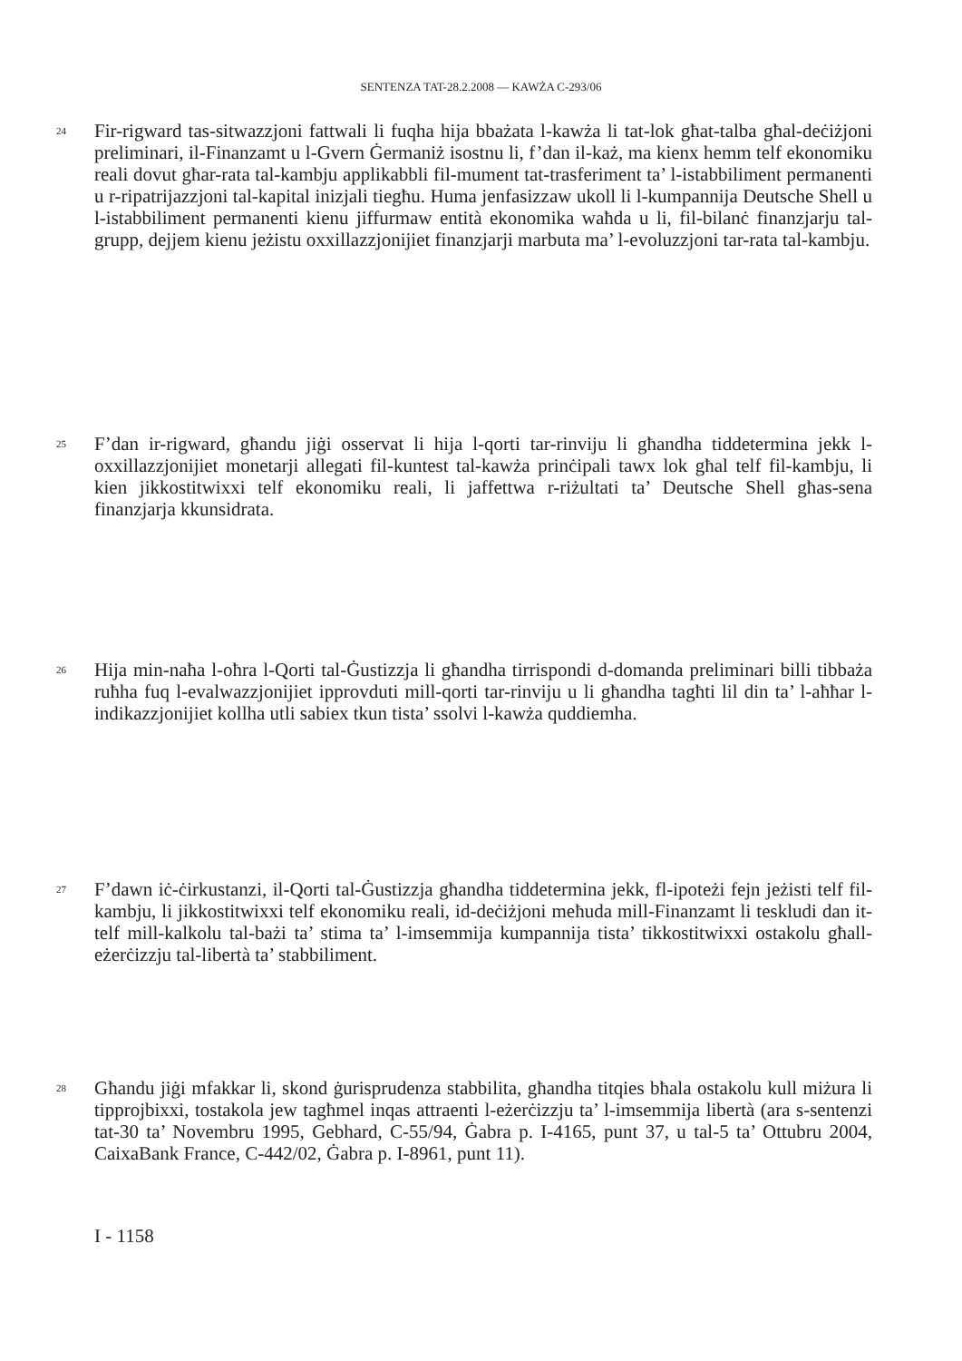SENTENZA TAT-28.2.2008 — KAWŻA C-293/06
24
Fir-rigward tas-sitwazzjoni fattwali li fuqha hija bbażata l-kawża li tat-lok għat-talba għal-deċiżjoni preliminari, il-Finanzamt u l-Gvern Ġermaniż isostnu li, f’dan il-każ, ma kienx hemm telf ekonomiku reali dovut għar-rata tal-kambju applikabbli fil-mument tat-trasferiment ta’ l-istabbiliment permanenti u r-ripatrijazzjoni tal-kapital inizjali tiegħu. Huma jenfasizzaw ukoll li l-kumpannija Deutsche Shell u l-istabbiliment permanenti kienu jiffurmaw entità ekonomika waħda u li, fil-bilanċ finanzjarju tal-grupp, dejjem kienu jeżistu oxxillazzjonijiet finanzjarji marbuta ma’ l-evoluzzjoni tar-rata tal-kambju.
25
F’dan ir-rigward, għandu jiġi osservat li hija l-qorti tar-rinviju li għandha tiddetermina jekk l-oxxillazzjonijiet monetarji allegati fil-kuntest tal-kawża prinċipali tawx lok għal telf fil-kambju, li kien jikkostitwixxi telf ekonomiku reali, li jaffettwa r-riżultati ta’ Deutsche Shell għas-sena finanzjarja kkunsidrata.
26
Hija min-naħa l-oħra l-Qorti tal-Ġustizzja li għandha tirrispondi d-domanda preliminari billi tibbaża ruħha fuq l-evalwazzjonijiet ipprovduti mill-qorti tar-rinviju u li għandha tagħti lil din ta’ l-aħħar l-indikazzjonijiet kollha utli sabiex tkun tista’ ssolvi l-kawża quddiemha.
27
F’dawn iċ-ċirkustanzi, il-Qorti tal-Ġustizzja għandha tiddetermina jekk, fl-ipoteżi fejn jeżisti telf fil-kambju, li jikkostitwixxi telf ekonomiku reali, id-deċiżjoni meħuda mill-Finanzamt li teskludi dan it-telf mill-kalkolu tal-bażi ta’ stima ta’ l-imsemmija kumpannija tista’ tikkostitwixxi ostakolu għall-eżerċizzju tal-libertà ta’ stabbiliment.
28
Għandu jiġi mfakkar li, skond ġurisprudenza stabbilita, għandha titqies bħala ostakolu kull miżura li tipprojbixxi, tostakola jew tagħmel inqas attraenti l-eżerċizzju ta’ l-imsemmija libertà (ara s-sentenzi tat-30 ta’ Novembru 1995, Gebhard, C-55/94, Ġabra p. I-4165, punt 37, u tal-5 ta’ Ottubru 2004, CaixaBank France, C-442/02, Ġabra p. I-8961, punt 11).
I - 1158